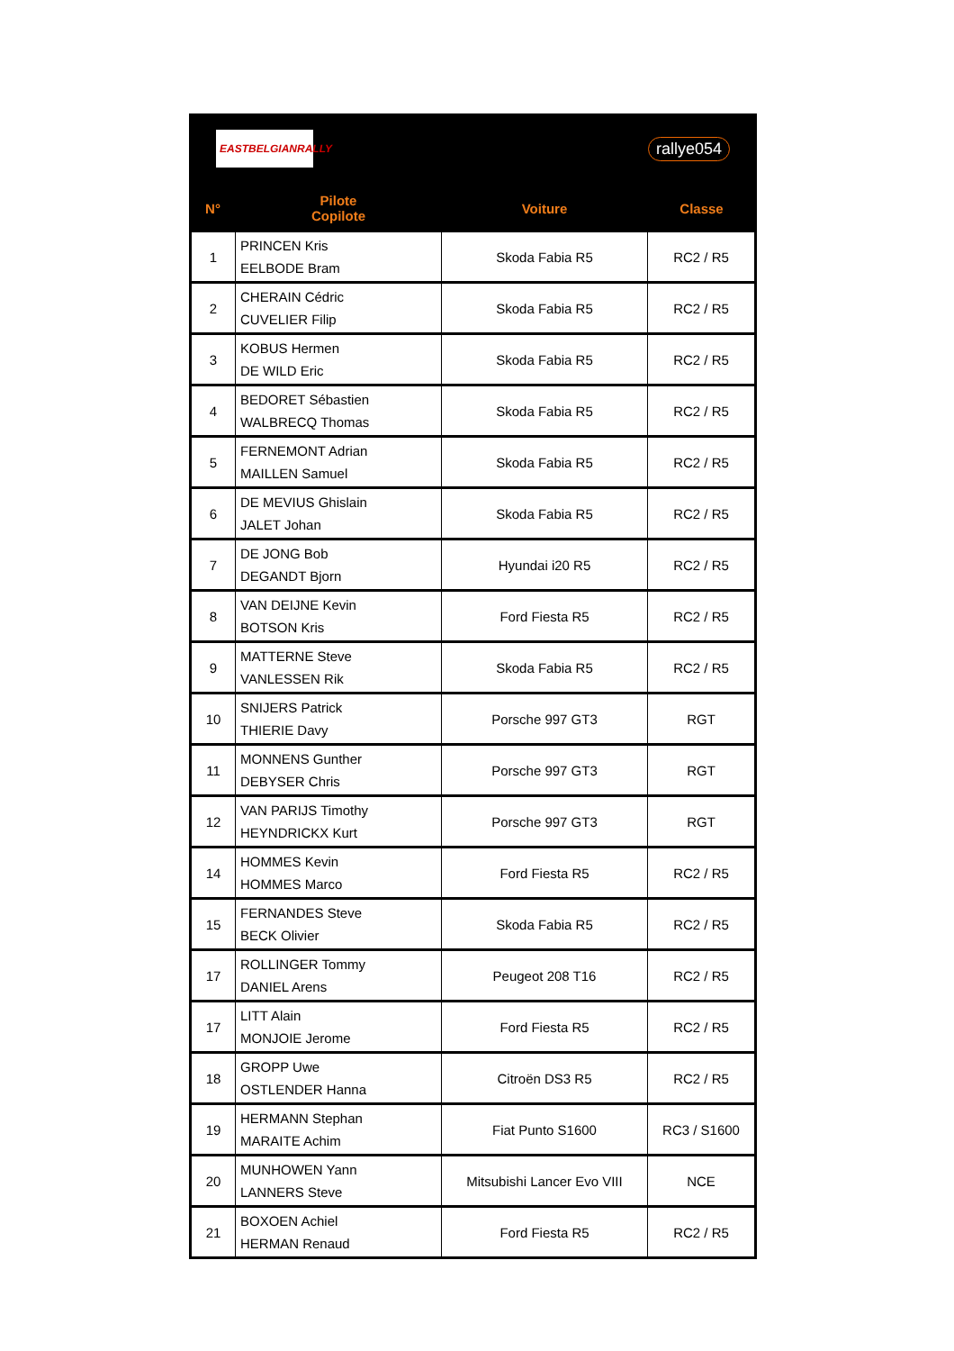EASTBELGIANRALLY
rallye054
| N° | Pilote Copilote | Voiture | Classe |
| --- | --- | --- | --- |
| 1 | PRINCEN Kris EELBODE Bram | Skoda Fabia R5 | RC2 / R5 |
| 2 | CHERAIN Cédric CUVELIER Filip | Skoda Fabia R5 | RC2 / R5 |
| 3 | KOBUS Hermen DE WILD Eric | Skoda Fabia R5 | RC2 / R5 |
| 4 | BEDORET Sébastien WALBRECQ Thomas | Skoda Fabia R5 | RC2 / R5 |
| 5 | FERNEMONT Adrian MAILLEN Samuel | Skoda Fabia R5 | RC2 / R5 |
| 6 | DE MEVIUS Ghislain JALET Johan | Skoda Fabia R5 | RC2 / R5 |
| 7 | DE JONG Bob DEGANDT Bjorn | Hyundai i20 R5 | RC2 / R5 |
| 8 | VAN DEIJNE Kevin BOTSON Kris | Ford Fiesta R5 | RC2 / R5 |
| 9 | MATTERNE Steve VANLESSEN Rik | Skoda Fabia R5 | RC2 / R5 |
| 10 | SNIJERS Patrick THIERIE Davy | Porsche 997 GT3 | RGT |
| 11 | MONNENS Gunther DEBYSER Chris | Porsche 997 GT3 | RGT |
| 12 | VAN PARIJS Timothy HEYNDRICKX Kurt | Porsche 997 GT3 | RGT |
| 14 | HOMMES Kevin HOMMES Marco | Ford Fiesta R5 | RC2 / R5 |
| 15 | FERNANDES Steve BECK Olivier | Skoda Fabia R5 | RC2 / R5 |
| 17 | ROLLINGER Tommy DANIEL Arens | Peugeot 208 T16 | RC2 / R5 |
| 17 | LITT Alain MONJOIE Jerome | Ford Fiesta R5 | RC2 / R5 |
| 18 | GROPP Uwe OSTLENDER Hanna | Citroën DS3 R5 | RC2 / R5 |
| 19 | HERMANN Stephan MARAITE Achim | Fiat Punto S1600 | RC3 / S1600 |
| 20 | MUNHOWEN Yann LANNERS Steve | Mitsubishi Lancer Evo VIII | NCE |
| 21 | BOXOEN Achiel HERMAN Renaud | Ford Fiesta R5 | RC2 / R5 |